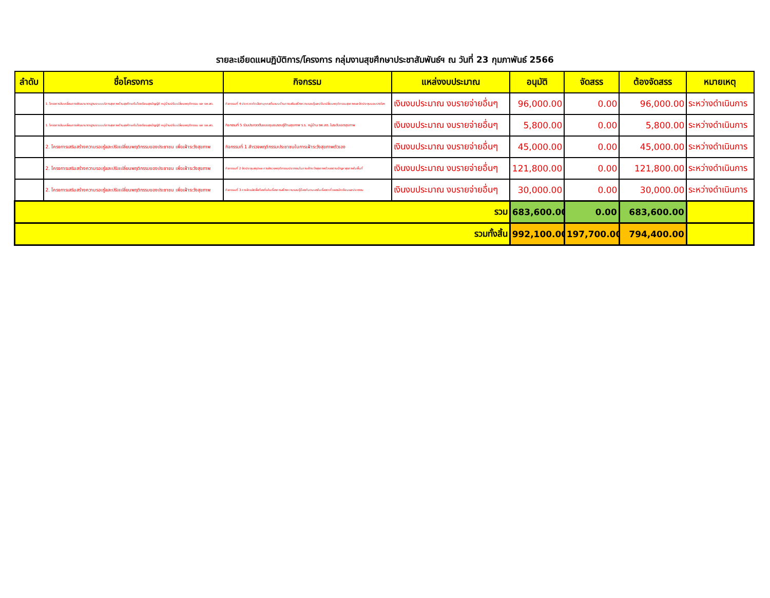รายละเอียดแผนฏิบัติการ/โครงการ กลุ่มงานสุขศึกษาประชาสัมพันธ์ฯ ณ วันที่ 23 กุมภาพันธ์ 2566
| ลำดับ | ชื่อโครงการ | กิจกรรม | แหล่งงบประมาณ | อนุมัติ | จัดสรร | ต้องจัดสรร | หมายเหตุ |
| --- | --- | --- | --- | --- | --- | --- | --- |
| | 1. โครงการขับเคลื่อนการพัฒนามาตรฐานระบบบริการสุขภาพด้านสุขศึกษาในโรงเรียนสุขบัญญัติ หมู่บ้านปรับเปลี่ยนพฤติกรรม และ รพ.สต. | กิจกรรมที่ 4 ประกวดคัดเลือกบุคคลต้นแบบด้านการเสริมสร้างความรอบรู้และปรับเปลี่ยนพฤติกรรมสุขภาพและจัดประชุมมอบรางวัลฯ | เงินงบประมาณ งบรายจ่ายอื่นๆ | 96,000.00 | 0.00 | 96,000.00 | ระหว่างดำเนินการ |
| | 1. โครงการขับเคลื่อนการพัฒนามาตรฐานระบบบริการสุขภาพด้านสุขศึกษาในโรงเรียนสุขบัญญัติ หมู่บ้านปรับเปลี่ยนพฤติกรรม และ รพ.สต. | กิจกรรมที่ 5 ร่วมประกวดต้นแบบชุมชนรอบรู้ด้านสุขภาพ ร.ร. หมู่บ้าน รพ.สต. ในระดับเขตสุขภาพ | เงินงบประมาณ งบรายจ่ายอื่นๆ | 5,800.00 | 0.00 | 5,800.00 | ระหว่างดำเนินการ |
| | 2. โครงการเสริมสร้างความรอบรู้และปรับเปลี่ยนพฤติกรรมของประชาชน เพื่อเฝ้าระวังสุขภาพ | กิจกรรมที่ 1 สำรวจพฤติกรรมประชาชนในการเฝ้าระวังสุขภาพตัวเอง | เงินงบประมาณ งบรายจ่ายอื่นๆ | 45,000.00 | 0.00 | 45,000.00 | ระหว่างดำเนินการ |
| | 2. โครงการเสริมสร้างความรอบรู้และปรับเปลี่ยนพฤติกรรมของประชาชน เพื่อเฝ้าระวังสุขภาพ | กิจกรรมที่ 2 จัดประชุมสรุปผล การสำรวจพฤติกรรมประชาชนในการเฝ้าระวังสุขภาพตัวเองตามปัญหาสุขภาพในพื้นที่ | เงินงบประมาณ งบรายจ่ายอื่นๆ | 121,800.00 | 0.00 | 121,800.00 | ระหว่างดำเนินการ |
| | 2. โครงการเสริมสร้างความรอบรู้และปรับเปลี่ยนพฤติกรรมของประชาชน เพื่อเฝ้าระวังสุขภาพ | กิจกรรมที่ 3 การจัดผลิตสื่อท้องถิ่นในเรื่องการสร้างความรอบรู้ป้องกันตนเองในเรื่องตะกั่วของนักเรียนและประชาชน | เงินงบประมาณ งบรายจ่ายอื่นๆ | 30,000.00 | 0.00 | 30,000.00 | ระหว่างดำเนินการ |
| รวม | | | | 683,600.00 | 0.00 | 683,600.00 | |
| รวมทั้งสิ้น | | | | 992,100.00 | 197,700.00 | 794,400.00 | |